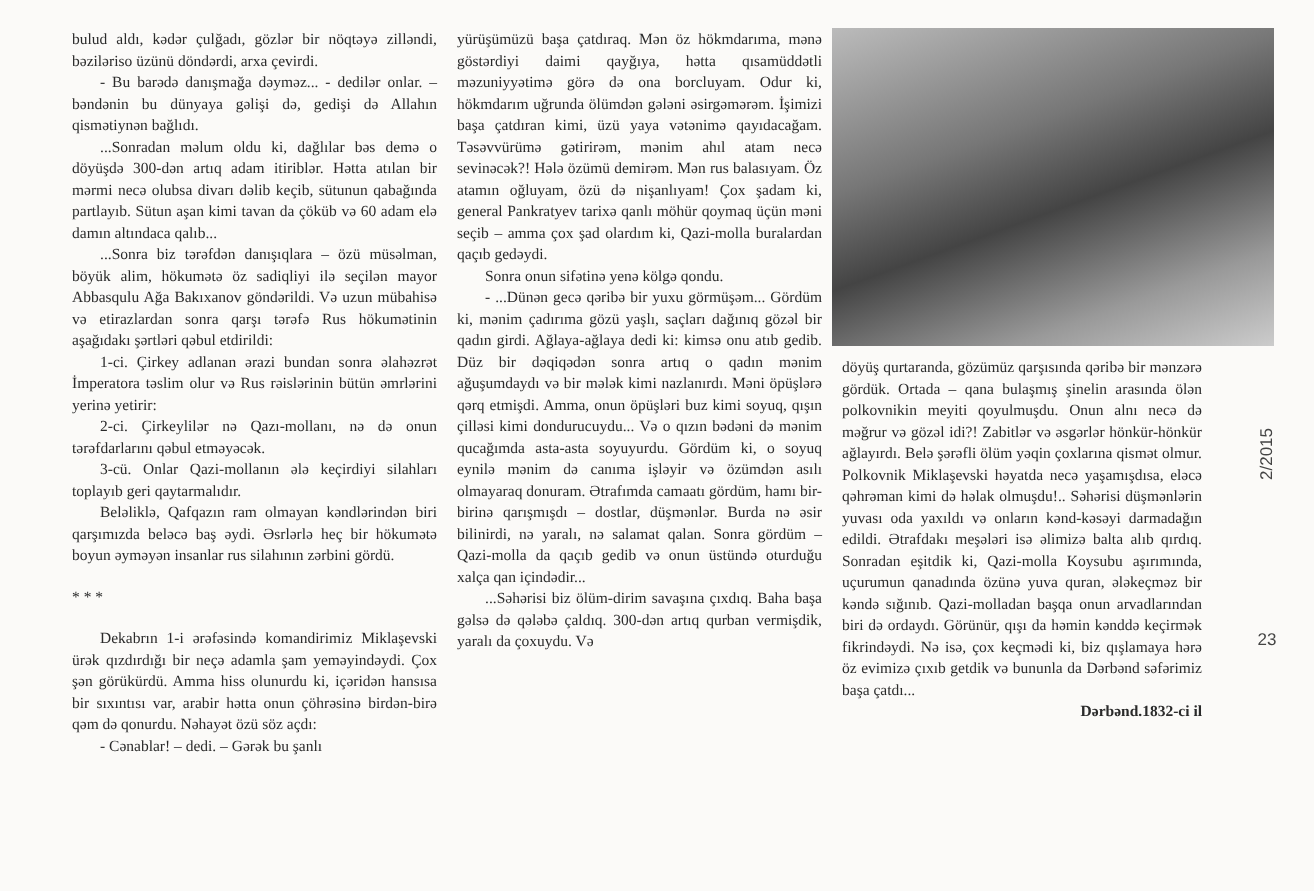bulud aldı, kədər çulğadı, gözlər bir nöqtəyə zilləndi, bəziləriso üzünü döndərdi, arxa çevirdi.
- Bu barədə danışmağa dəyməz... - dedilər onlar. – bəndənin bu dünyaya gəlişi də, gedişi də Allahın qismətiynən bağlıdı.
...Sonradan məlum oldu ki, dağlılar bəs demə o döyüşdə 300-dən artıq adam itiriblər. Hətta atılan bir mərmi necə olubsa divarı dəlib keçib, sütunun qabağında partlayıb. Sütun aşan kimi tavan da çöküb və 60 adam elə damın altındaca qalıb...
...Sonra biz tərəfdən danışıqlara – özü müsəlman, böyük alim, hökumətə öz sadiqliyi ilə seçilən mayor Abbasqulu Ağa Bakıxanov göndərildi. Və uzun mübahisə və etirazlardan sonra qarşı tərəfə Rus hökumətinin aşağıdakı şərtləri qəbul etdirildi:
1-ci. Çirkey adlanan ərazi bundan sonra əlahəzrət İmperatora təslim olur və Rus rəislərinin bütün əmrlərini yerinə yetirir:
2-ci. Çirkeylilər nə Qazı-mollanı, nə də onun tərəfdarlarını qəbul etməyəcək.
3-cü. Onlar Qazi-mollanın ələ keçirdiyi silahları toplayıb geri qaytarmalıdır.
Beləliklə, Qafqazın ram olmayan kəndlərindən biri qarşımızda beləcə baş əydi. Əsrlərlə heç bir hökumətə boyun əyməyən insanlar rus silahının zərbini gördü.
* * *
Dekabrın 1-i ərəfəsində komandirimiz Miklaşevski ürək qızdırdığı bir neçə adamla şam yeməyindəydi. Çox şən görükürdü. Amma hiss olunurdu ki, içəridən hansısa bir sıxıntısı var, arabir hətta onun çöhrəsinə birdən-birə qəm də qonurdu. Nəhayət özü söz açdı:
- Cənablar! – dedi. – Gərək bu şanlı
yürüşümüzü başa çatdıraq. Mən öz hökmdarıma, mənə göstərdiyi daimi qayğıya, hətta qısamüddətli məzuniyyətimə görə də ona borcluyam. Odur ki, hökmdarım uğrunda ölümdən gələni əsirgəmərəm. İşimizi başa çatdıran kimi, üzü yaya vətənimə qayıdacağam. Təsəvvürümə gətirirəm, mənim ahıl atam necə sevinəcək?! Hələ özümü demirəm. Mən rus balasıyam. Öz atamın oğluyam, özü də nişanlıyam! Çox şadam ki, general Pankratyev tarixə qanlı möhür qoymaq üçün məni seçib – amma çox şad olardım ki, Qazi-molla buralardan qaçıb gedəydi.
Sonra onun sifətinə yenə kölgə qondu.
- ...Dünən gecə qəribə bir yuxu görmüşəm... Gördüm ki, mənim çadırıma gözü yaşlı, saçları dağınıq gözəl bir qadın girdi. Ağlaya-ağlaya dedi ki: kimsə onu atıb gedib. Düz bir dəqiqədən sonra artıq o qadın mənim ağuşumdaydı və bir mələk kimi nazlanırdı. Məni öpüşlərə qərq etmişdi. Amma, onun öpüşləri buz kimi soyuq, qışın çilləsi kimi dondurucuydu... Və o qızın bədəni də mənim qucağımda asta-asta soyuyurdu. Gördüm ki, o soyuq eynilə mənim də canıma işləyir və özümdən asılı olmayaraq donuram. Ətrafımda camaatı gördüm, hamı bir-birinə qarışmışdı – dostlar, düşmənlər. Burda nə əsir bilinirdi, nə yaralı, nə salamat qalan. Sonra gördüm – Qazi-molla da qaçıb gedib və onun üstündə oturduğu xalça qan içindədir...
...Səhərisi biz ölüm-dirim savaşına çıxdıq. Baha başa gəlsə də qələbə çaldıq. 300-dən artıq qurban vermişdik, yaralı da çoxuydu. Və
döyüş qurtaranda, gözümüz qarşısında qəribə bir mənzərə gördük. Ortada – qana bulaşmış şinelin arasında ölən polkovnikin meyiti qoyulmuşdu. Onun alnı necə də məğrur və gözəl idi?! Zabitlər və əsgərlər hönkür-hönkür ağlayırdı. Belə şərəfli ölüm yəqin çoxlarına qismət olmur. Polkovnik Miklaşevski həyatda necə yaşamışdısa, eləcə qəhrəman kimi də həlak olmuşdu!.. Səhərisi düşmənlərin yuvası oda yaxıldı və onların kənd-kəsəyi darmadağın edildi. Ətrafdakı meşələri isə əlimizə balta alıb qırdıq. Sonradan eşitdik ki, Qazi-molla Koysubu aşırımında, uçurumun qanadında özünə yuva quran, ələkeçməz bir kəndə sığınıb. Qazi-molladan başqa onun arvadlarından biri də ordaydı. Görünür, qışı da həmin kənddə keçirmək fikrindəydi. Nə isə, çox keçmədi ki, biz qışlamaya hərə öz evimizə çıxıb getdik və bununla da Dərbənd səfərimiz başa çatdı...
Dərbənd.1832-ci il
2/2015
23